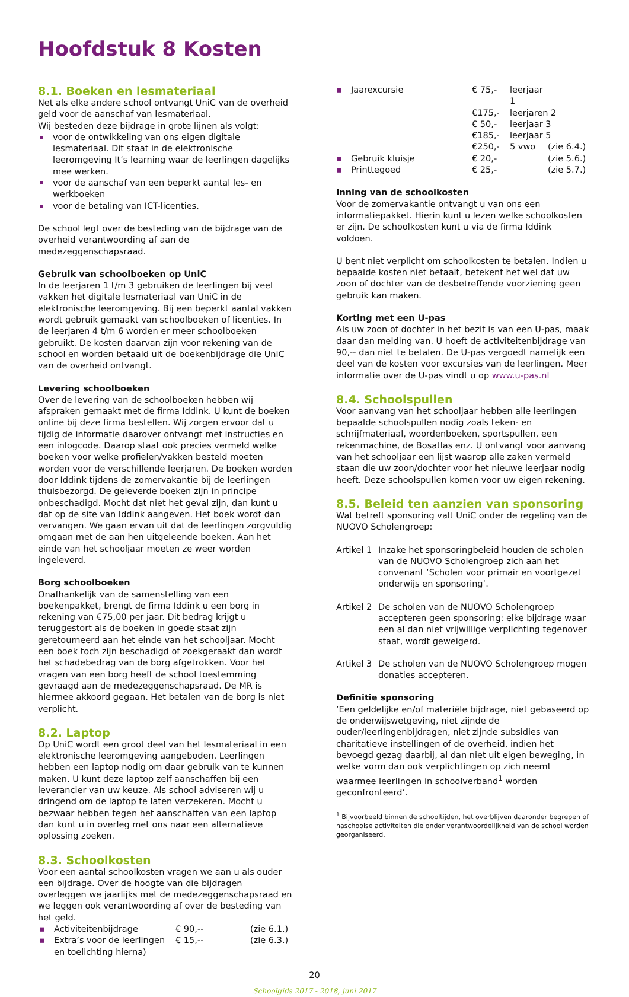Hoofdstuk 8 Kosten
8.1. Boeken en lesmateriaal
Net als elke andere school ontvangt UniC van de overheid geld voor de aanschaf van lesmateriaal.
Wij besteden deze bijdrage in grote lijnen als volgt:
voor de ontwikkeling van ons eigen digitale lesmateriaal. Dit staat in de elektronische leeromgeving It’s learning waar de leerlingen dagelijks mee werken.
voor de aanschaf van een beperkt aantal les- en werkboeken
voor de betaling van ICT-licenties.
De school legt over de besteding van de bijdrage van de overheid verantwoording af aan de medezeggenschapsraad.
Gebruik van schoolboeken op UniC
In de leerjaren 1 t/m 3 gebruiken de leerlingen bij veel vakken het digitale lesmateriaal van UniC in de elektronische leeromgeving. Bij een beperkt aantal vakken wordt gebruik gemaakt van schoolboeken of licenties. In de leerjaren 4 t/m 6 worden er meer schoolboeken gebruikt. De kosten daarvan zijn voor rekening van de school en worden betaald uit de boekenbijdrage die UniC van de overheid ontvangt.
Levering schoolboeken
Over de levering van de schoolboeken hebben wij afspraken gemaakt met de firma Iddink. U kunt de boeken online bij deze firma bestellen. Wij zorgen ervoor dat u tijdig de informatie daarover ontvangt met instructies en een inlogcode. Daarop staat ook precies vermeld welke boeken voor welke profielen/vakken besteld moeten worden voor de verschillende leerjaren. De boeken worden door Iddink tijdens de zomervakantie bij de leerlingen thuisbezorgd. De geleverde boeken zijn in principe onbeschadigd. Mocht dat niet het geval zijn, dan kunt u dat op de site van Iddink aangeven. Het boek wordt dan vervangen. We gaan ervan uit dat de leerlingen zorgvuldig omgaan met de aan hen uitgeleende boeken. Aan het einde van het schooljaar moeten ze weer worden ingeleverd.
Borg schoolboeken
Onafhankelijk van de samenstelling van een boekenpakket, brengt de firma Iddink u een borg in rekening van €75,00 per jaar. Dit bedrag krijgt u teruggestort als de boeken in goede staat zijn geretourneerd aan het einde van het schooljaar. Mocht een boek toch zijn beschadigd of zoekgeraakt dan wordt het schadebedrag van de borg afgetrokken. Voor het vragen van een borg heeft de school toestemming gevraagd aan de medezeggenschapsraad. De MR is hiermee akkoord gegaan. Het betalen van de borg is niet verplicht.
8.2. Laptop
Op UniC wordt een groot deel van het lesmateriaal in een elektronische leeromgeving aangeboden. Leerlingen hebben een laptop nodig om daar gebruik van te kunnen maken. U kunt deze laptop zelf aanschaffen bij een leverancier van uw keuze. Als school adviseren wij u dringend om de laptop te laten verzekeren. Mocht u bezwaar hebben tegen het aanschaffen van een laptop dan kunt u in overleg met ons naar een alternatieve oplossing zoeken.
8.3. Schoolkosten
Voor een aantal schoolkosten vragen we aan u als ouder een bijdrage. Over de hoogte van die bijdragen overleggen we jaarlijks met de medezeggenschapsraad en we leggen ook verantwoording af over de besteding van het geld.
| ▪ | Activiteitenbijdrage | € 90,-- | (zie 6.1.) |
| ▪ | Extra’s voor de leerlingen en toelichting hierna) | € 15,-- | (zie 6.3.) |
| ▪ | Jaarexcursie | € 75,- | leerjaar 1 | |
| | | €175,- | leerjaren 2 | |
| | | € 50,- | leerjaar 3 | |
| | | €185,- | leerjaar 5 | |
| | | €250,- | 5 vwo | (zie 6.4.) |
| ▪ | Gebruik kluisje | € 20,- | | (zie 5.6.) |
| ▪ | Printtegoed | € 25,- | | (zie 5.7.) |
Inning van de schoolkosten
Voor de zomervakantie ontvangt u van ons een informatiepakket. Hierin kunt u lezen welke schoolkosten er zijn. De schoolkosten kunt u via de firma Iddink voldoen.
U bent niet verplicht om schoolkosten te betalen. Indien u bepaalde kosten niet betaalt, betekent het wel dat uw zoon of dochter van de desbetreffende voorziening geen gebruik kan maken.
Korting met een U-pas
Als uw zoon of dochter in het bezit is van een U-pas, maak daar dan melding van. U hoeft de activiteitenbijdrage van 90,-- dan niet te betalen. De U-pas vergoedt namelijk een deel van de kosten voor excursies van de leerlingen. Meer informatie over de U-pas vindt u op www.u-pas.nl
8.4. Schoolspullen
Voor aanvang van het schooljaar hebben alle leerlingen bepaalde schoolspullen nodig zoals teken- en schrijfmateriaal, woordenboeken, sportspullen, een rekenmachine, de Bosatlas enz. U ontvangt voor aanvang van het schooljaar een lijst waarop alle zaken vermeld staan die uw zoon/dochter voor het nieuwe leerjaar nodig heeft. Deze schoolspullen komen voor uw eigen rekening.
8.5. Beleid ten aanzien van sponsoring
Wat betreft sponsoring valt UniC onder de regeling van de NUOVO Scholengroep:
| Artikel 1 | Inzake het sponsoringbeleid houden de scholen van de NUOVO Scholengroep zich aan het convenant ‘Scholen voor primair en voortgezet onderwijs en sponsoring’. |
| Artikel 2 | De scholen van de NUOVO Scholengroep accepteren geen sponsoring: elke bijdrage waar een al dan niet vrijwillige verplichting tegenover staat, wordt geweigerd. |
| Artikel 3 | De scholen van de NUOVO Scholengroep mogen donaties accepteren. |
Definitie sponsoring
‘Een geldelijke en/of materiële bijdrage, niet gebaseerd op de onderwijswetgeving, niet zijnde de ouder/leerlingenbijdragen, niet zijnde subsidies van charitatieve instellingen of de overheid, indien het bevoegd gezag daarbij, al dan niet uit eigen beweging, in welke vorm dan ook verplichtingen op zich neemt waarmee leerlingen in schoolverband<sup>1</sup> worden geconfronteerd’.
<sup>1</sup> Bijvoorbeeld binnen de schooltijden, het overblijven daaronder begrepen of naschoolse activiteiten die onder verantwoordelijkheid van de school worden georganiseerd.
20
Schoolgids 2017 - 2018, juni 2017